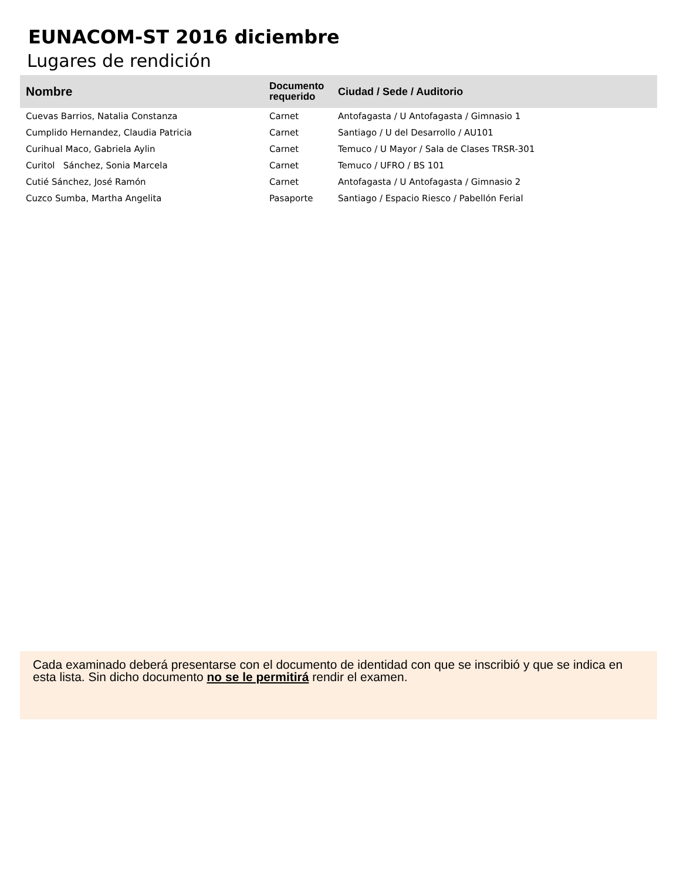EUNACOM-ST 2016 diciembre
Lugares de rendición
| Nombre | Documento requerido | Ciudad / Sede / Auditorio |
| --- | --- | --- |
| Cuevas Barrios, Natalia Constanza | Carnet | Antofagasta / U Antofagasta / Gimnasio 1 |
| Cumplido Hernandez, Claudia Patricia | Carnet | Santiago / U del Desarrollo / AU101 |
| Curihual Maco, Gabriela Aylin | Carnet | Temuco / U Mayor / Sala de Clases TRSR-301 |
| Curitol Sánchez, Sonia Marcela | Carnet | Temuco / UFRO / BS 101 |
| Cutié Sánchez, José Ramón | Carnet | Antofagasta / U Antofagasta / Gimnasio 2 |
| Cuzco Sumba, Martha Angelita | Pasaporte | Santiago / Espacio Riesco / Pabellón Ferial |
Cada examinado deberá presentarse con el documento de identidad con que se inscribió y que se indica en esta lista. Sin dicho documento no se le permitirá rendir el examen.